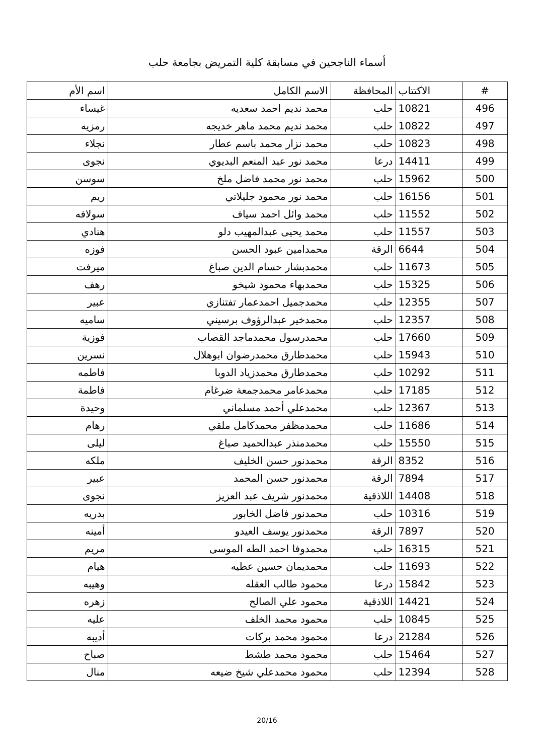أسماء الناجحين في مسابقة كلية التمريض بجامعة حلب
| # | الاكتتاب | المحافظة | الاسم الكامل | اسم الأم |
| --- | --- | --- | --- | --- |
| 496 | 10821 | حلب | محمد نديم احمد سعديه | غيساء |
| 497 | 10822 | حلب | محمد نديم محمد ماهر خديجه | رمزيه |
| 498 | 10823 | حلب | محمد نزار محمد باسم عطار | نجلاء |
| 499 | 14411 | درعا | محمد نور عبد المنعم البديوي | نجوى |
| 500 | 15962 | حلب | محمد نور محمد فاضل ملخ | سوسن |
| 501 | 16156 | حلب | محمد نور محمود جليلاتي | ريم |
| 502 | 11552 | حلب | محمد وائل احمد سياف | سولافه |
| 503 | 11557 | حلب | محمد يحيى عبدالمهيب دلو | هنادي |
| 504 | 6644 | الرقة | محمدامين عبود الحسن | فوزه |
| 505 | 11673 | حلب | محمدبشار حسام الدين صباغ | ميرفت |
| 506 | 15325 | حلب | محمدبهاء محمود شيخو | رهف |
| 507 | 12355 | حلب | محمدجميل احمدعمار تفتنازي | عبير |
| 508 | 12357 | حلب | محمدخير عبدالرؤوف برسيني | ساميه |
| 509 | 17660 | حلب | محمدرسول محمدماجد القصاب | فوزية |
| 510 | 15943 | حلب | محمدطارق محمدرضوان ابوهلال | نسرين |
| 511 | 10292 | حلب | محمدطارق محمدزياد الدوبا | فاطمه |
| 512 | 17185 | حلب | محمدعامر محمدجمعة ضرغام | فاطمة |
| 513 | 12367 | حلب | محمدعلي أحمد مسلماني | وحيدة |
| 514 | 11686 | حلب | محمدمظفر محمدكامل ملقي | رهام |
| 515 | 15550 | حلب | محمدمنذر عبدالحميد صباغ | ليلى |
| 516 | 8352 | الرقة | محمدنور حسن الخليف | ملكه |
| 517 | 7894 | الرقة | محمدنور حسن المحمد | عبير |
| 518 | 14408 | اللاذقية | محمدنور شريف عبد العزيز | نجوى |
| 519 | 10316 | حلب | محمدنور فاضل الخابور | بدريه |
| 520 | 7897 | الرقة | محمدنور يوسف العيدو | أمينه |
| 521 | 16315 | حلب | محمدوفا احمد الطه الموسى | مريم |
| 522 | 11693 | حلب | محمديمان حسين عطيه | هيام |
| 523 | 15842 | درعا | محمود طالب العقله | وهيبه |
| 524 | 14421 | اللاذقية | محمود علي الصالح | زهره |
| 525 | 10845 | حلب | محمود محمد الخلف | عليه |
| 526 | 21284 | درعا | محمود محمد بركات | أديبه |
| 527 | 15464 | حلب | محمود محمد طشط | صباح |
| 528 | 12394 | حلب | محمود محمدعلي شيخ ضيعه | منال |
20/16